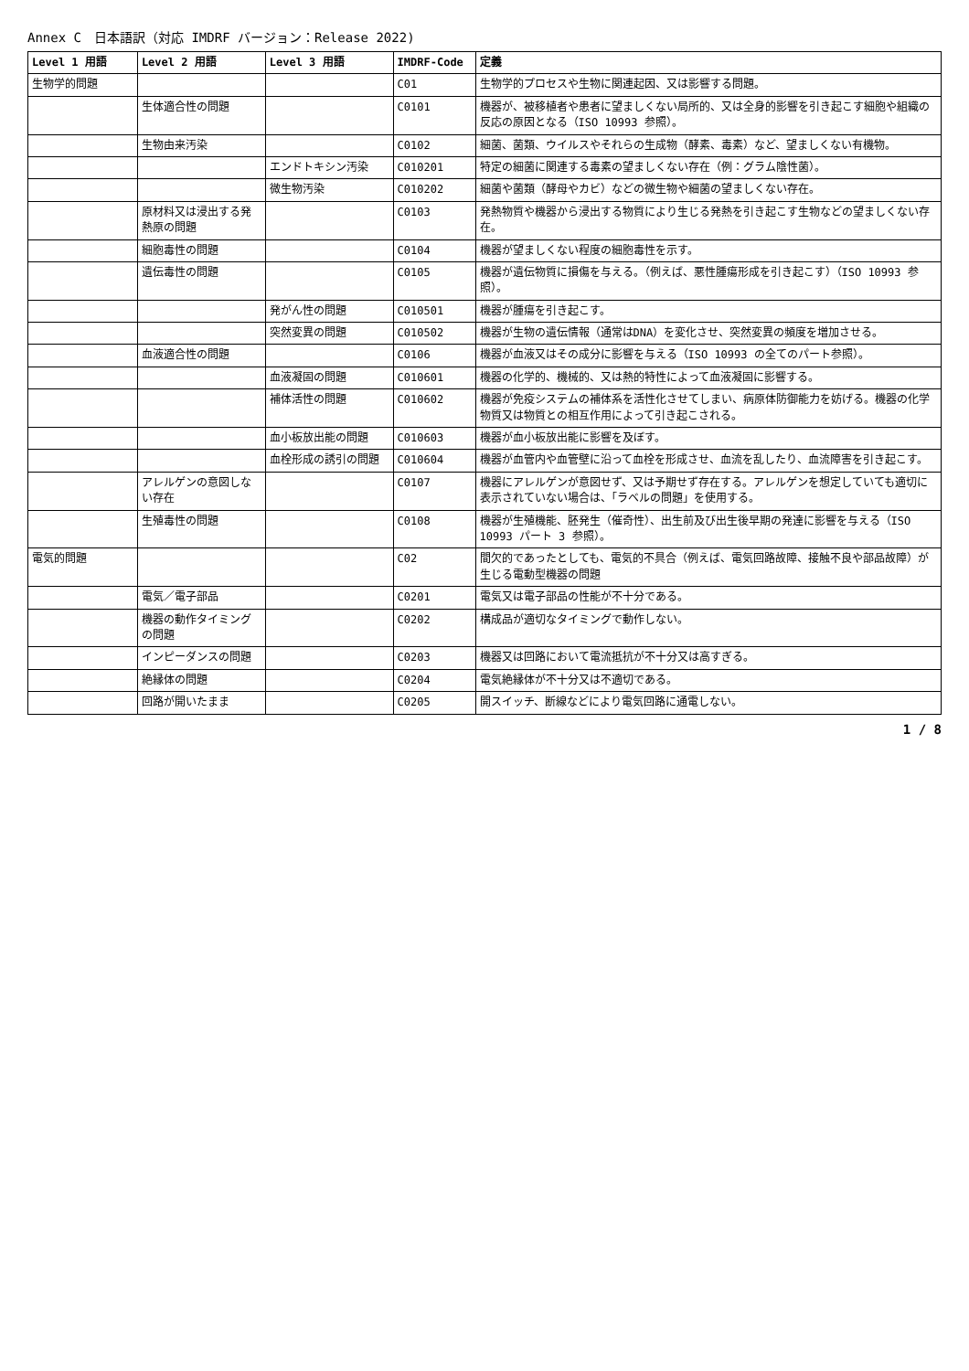Annex C　日本語訳（対応 IMDRF バージョン：Release 2022)
| Level 1 用語 | Level 2 用語 | Level 3 用語 | IMDRF-Code | 定義 |
| --- | --- | --- | --- | --- |
| 生物学的問題 | | | C01 | 生物学的プロセスや生物に関連起因、又は影響する問題。 |
| | 生体適合性の問題 | | C0101 | 機器が、被移植者や患者に望ましくない局所的、又は全身的影響を引き起こす細胞や組織の反応の原因となる（ISO 10993 参照）。 |
| | 生物由来汚染 | | C0102 | 細菌、菌類、ウイルスやそれらの生成物（酵素、毒素）など、望ましくない有機物。 |
| | | エンドトキシン汚染 | C010201 | 特定の細菌に関連する毒素の望ましくない存在（例：グラム陰性菌）。 |
| | | 微生物汚染 | C010202 | 細菌や菌類（酵母やカビ）などの微生物や細菌の望ましくない存在。 |
| | 原材料又は浸出する発熱原の問題 | | C0103 | 発熱物質や機器から浸出する物質により生じる発熱を引き起こす生物などの望ましくない存在。 |
| | 細胞毒性の問題 | | C0104 | 機器が望ましくない程度の細胞毒性を示す。 |
| | 遺伝毒性の問題 | | C0105 | 機器が遺伝物質に損傷を与える。（例えば、悪性腫瘍形成を引き起こす）（ISO 10993 参照）。 |
| | | 発がん性の問題 | C010501 | 機器が腫瘍を引き起こす。 |
| | | 突然変異の問題 | C010502 | 機器が生物の遺伝情報（通常はDNA）を変化させ、突然変異の頻度を増加させる。 |
| | 血液適合性の問題 | | C0106 | 機器が血液又はその成分に影響を与える（ISO 10993 の全てのパート参照）。 |
| | | 血液凝固の問題 | C010601 | 機器の化学的、機械的、又は熱的特性によって血液凝固に影響する。 |
| | | 補体活性の問題 | C010602 | 機器が免疫システムの補体系を活性化させてしまい、病原体防御能力を妨げる。機器の化学物質又は物質との相互作用によって引き起こされる。 |
| | | 血小板放出能の問題 | C010603 | 機器が血小板放出能に影響を及ぼす。 |
| | | 血栓形成の誘引の問題 | C010604 | 機器が血管内や血管壁に沿って血栓を形成させ、血流を乱したり、血流障害を引き起こす。 |
| | アレルゲンの意図しない存在 | | C0107 | 機器にアレルゲンが意図せず、又は予期せず存在する。アレルゲンを想定していても適切に表示されていない場合は、「ラベルの問題」を使用する。 |
| | 生殖毒性の問題 | | C0108 | 機器が生殖機能、胚発生（催奇性）、出生前及び出生後早期の発達に影響を与える（ISO 10993 パート 3 参照）。 |
| 電気的問題 | | | C02 | 間欠的であったとしても、電気的不具合（例えば、電気回路故障、接触不良や部品故障）が生じる電動型機器の問題 |
| | 電気／電子部品 | | C0201 | 電気又は電子部品の性能が不十分である。 |
| | 機器の動作タイミングの問題 | | C0202 | 構成品が適切なタイミングで動作しない。 |
| | インピーダンスの問題 | | C0203 | 機器又は回路において電流抵抗が不十分又は高すぎる。 |
| | 絶縁体の問題 | | C0204 | 電気絶縁体が不十分又は不適切である。 |
| | 回路が開いたまま | | C0205 | 開スイッチ、断線などにより電気回路に通電しない。 |
1 / 8